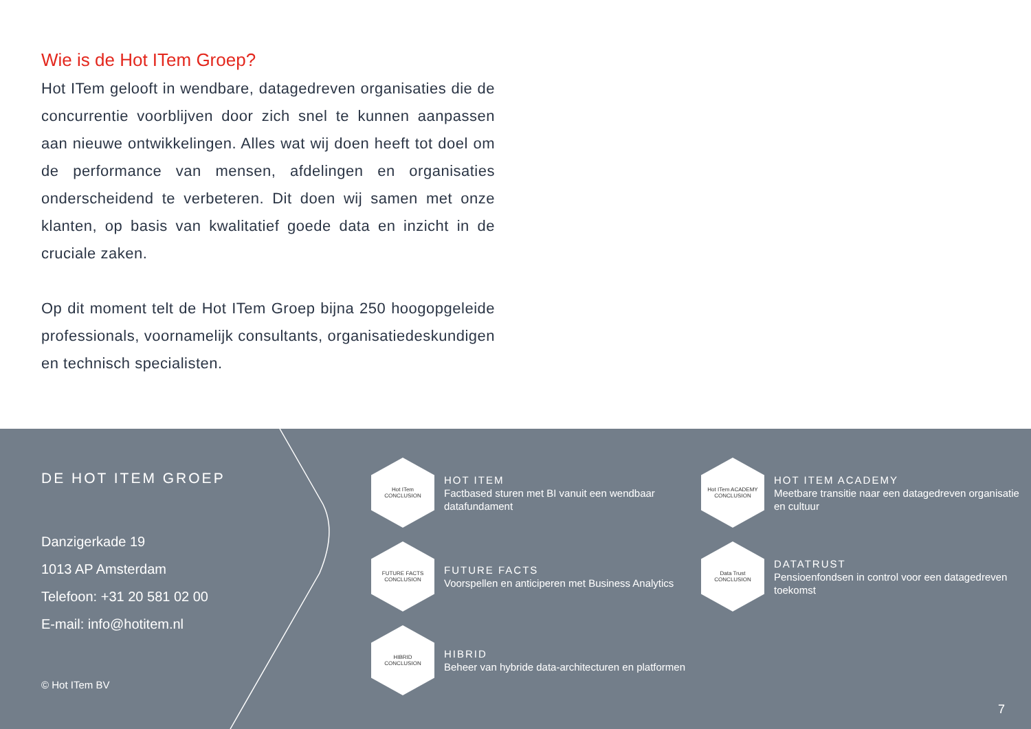Wie is de Hot ITem Groep?
Hot ITem gelooft in wendbare, datagedreven organisaties die de concurrentie voorblijven door zich snel te kunnen aanpassen aan nieuwe ontwikkelingen. Alles wat wij doen heeft tot doel om de performance van mensen, afdelingen en organisaties onderscheidend te verbeteren. Dit doen wij samen met onze klanten, op basis van kwalitatief goede data en inzicht in de cruciale zaken.
Op dit moment telt de Hot ITem Groep bijna 250 hoogop­geleide professionals, voornamelijk consultants, organisatie­deskundigen en technisch specialisten.
DE HOT ITEM GROEP
Danzigerkade 19
1013 AP Amsterdam
Telefoon: +31 20 581 02 00
E-mail: info@hotitem.nl
© Hot ITem BV
Hot ITem
CONCLUSION
HOT ITEM
Factbased sturen met BI vanuit een wendbaar datafundament
Hot ITem ACADEMY
CONCLUSION
HOT ITEM ACADEMY
Meetbare transitie naar een datagedreven organisatie en cultuur
FUTURE FACTS
CONCLUSION
FUTURE FACTS
Voorspellen en anticiperen met Business Analytics
Data Trust
CONCLUSION
DATATRUST
Pensioenfondsen in control voor een datagedreven toekomst
HIBRID
CONCLUSION
HIBRID
Beheer van hybride data-architecturen en platformen
7